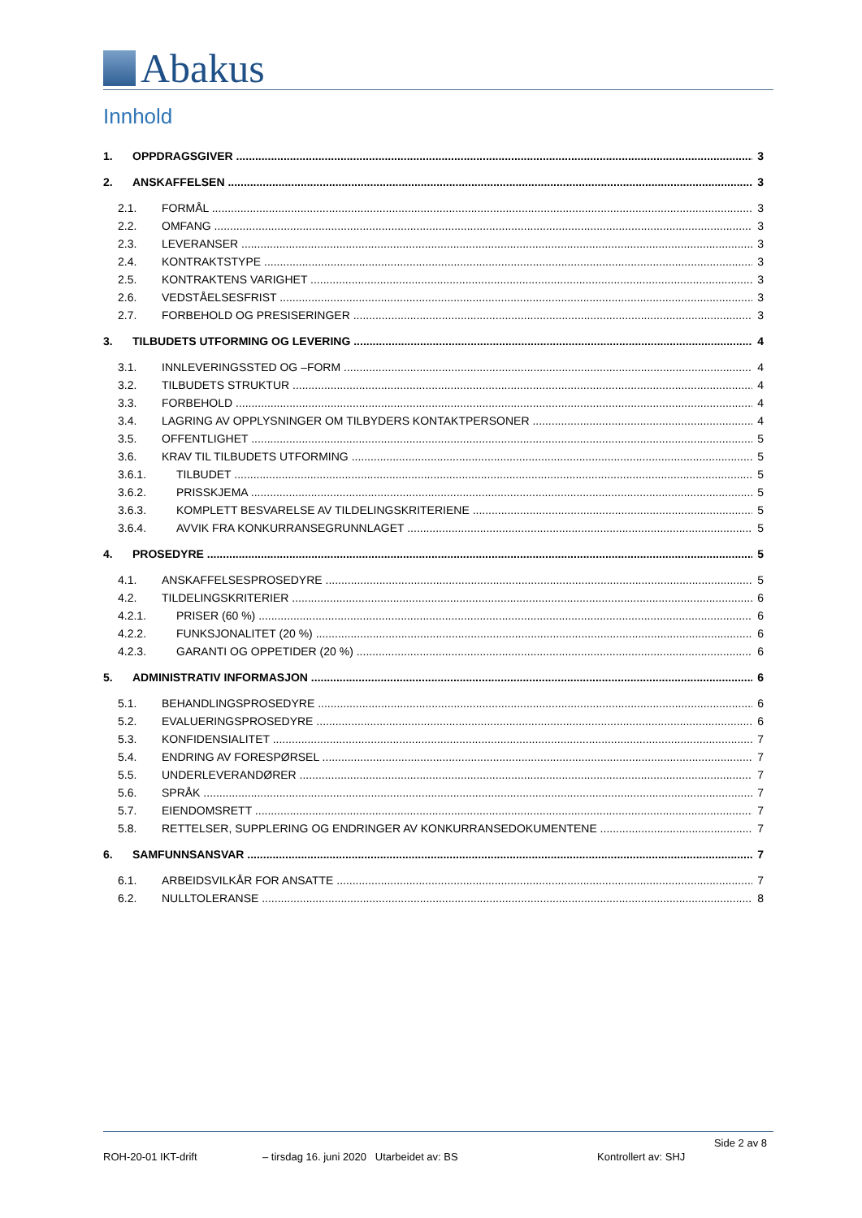Abakus
Innhold
1. OPPDRAGSGIVER 3
2. ANSKAFFELSEN 3
2.1. FORMÅL 3
2.2. OMFANG 3
2.3. LEVERANSER 3
2.4. KONTRAKTSTYPE 3
2.5. KONTRAKTENS VARIGHET 3
2.6. VEDSTÅELSESFRIST 3
2.7. FORBEHOLD OG PRESISERINGER 3
3. TILBUDETS UTFORMING OG LEVERING 4
3.1. INNLEVERINGSSTED OG –FORM 4
3.2. TILBUDETS STRUKTUR 4
3.3. FORBEHOLD 4
3.4. LAGRING AV OPPLYSNINGER OM TILBYDERS KONTAKTPERSONER 4
3.5. OFFENTLIGHET 5
3.6. KRAV TIL TILBUDETS UTFORMING 5
3.6.1. TILBUDET 5
3.6.2. PRISSKJEMA 5
3.6.3. KOMPLETT BESVARELSE AV TILDELINGSKRITERIENE 5
3.6.4. AVVIK FRA KONKURRANSEGRUNNLAGET 5
4. PROSEDYRE 5
4.1. ANSKAFFELSESPROSEDYRE 5
4.2. TILDELINGSKRITERIER 6
4.2.1. PRISER (60 %) 6
4.2.2. FUNKSJONALITET (20 %) 6
4.2.3. GARANTI OG OPPETIDER (20 %) 6
5. ADMINISTRATIV INFORMASJON 6
5.1. BEHANDLINGSPROSEDYRE 6
5.2. EVALUERINGSPROSEDYRE 6
5.3. KONFIDENSIALITET 7
5.4. ENDRING AV FORESPØRSEL 7
5.5. UNDERLEVERANDØRER 7
5.6. SPRÅK 7
5.7. EIENDOMSRETT 7
5.8. RETTELSER, SUPPLERING OG ENDRINGER AV KONKURRANSEDOKUMENTENE 7
6. SAMFUNNSANSVAR 7
6.1. ARBEIDSVILKÅR FOR ANSATTE 7
6.2. NULLTOLERANSE 8
Side 2 av 8
ROH-20-01 IKT-drift – tirsdag 16. juni 2020 Utarbeidet av: BS Kontrollert av: SHJ